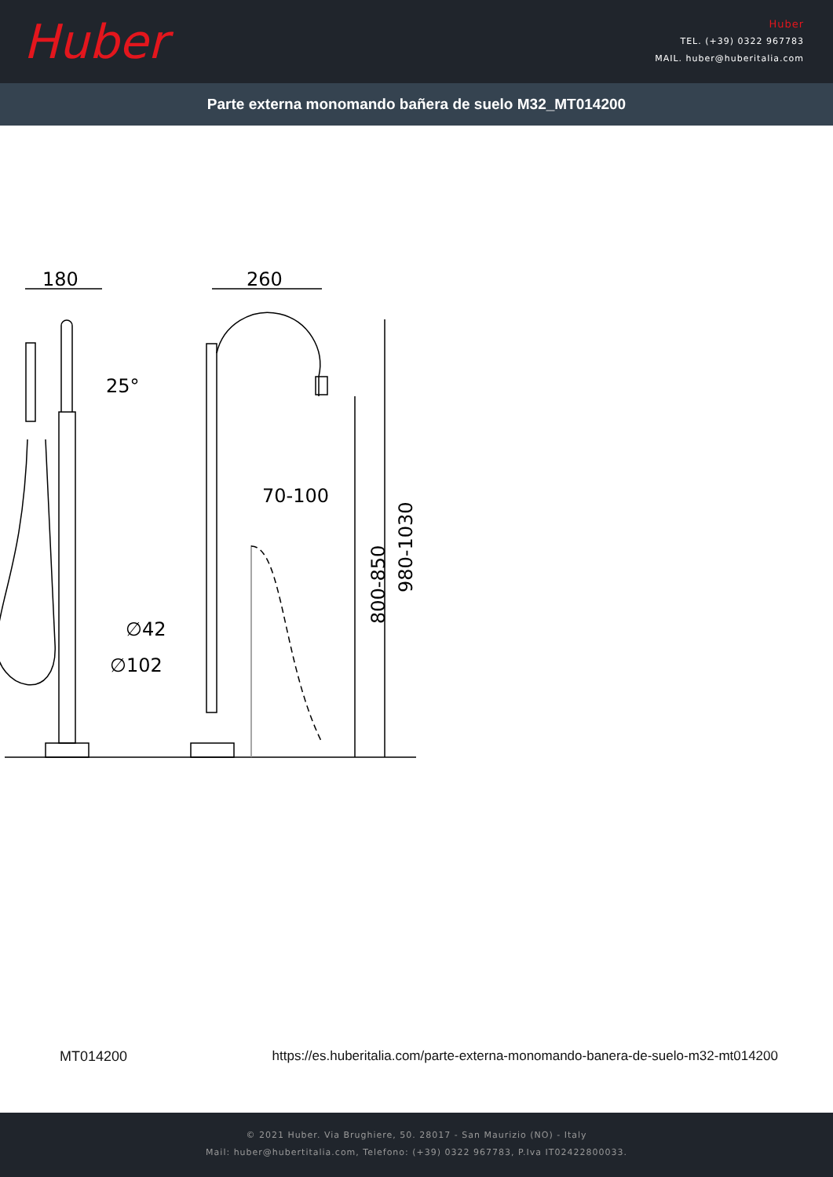Huber
Huber
TEL. (+39) 0322 967783
MAIL. huber@huberitalia.com
Parte externa monomando bañera de suelo M32_MT014200
180
260
25°
70-100
∅42
∅102
800-850
980-1030
MT014200 https://es.huberitalia.com/parte-externa-monomando-banera-de-suelo-m32-mt014200
© 2021 Huber. Via Brughiere, 50. 28017 - San Maurizio (NO) - Italy
Mail: huber@hubertitalia.com, Telefono: (+39) 0322 967783, P.Iva IT02422800033.